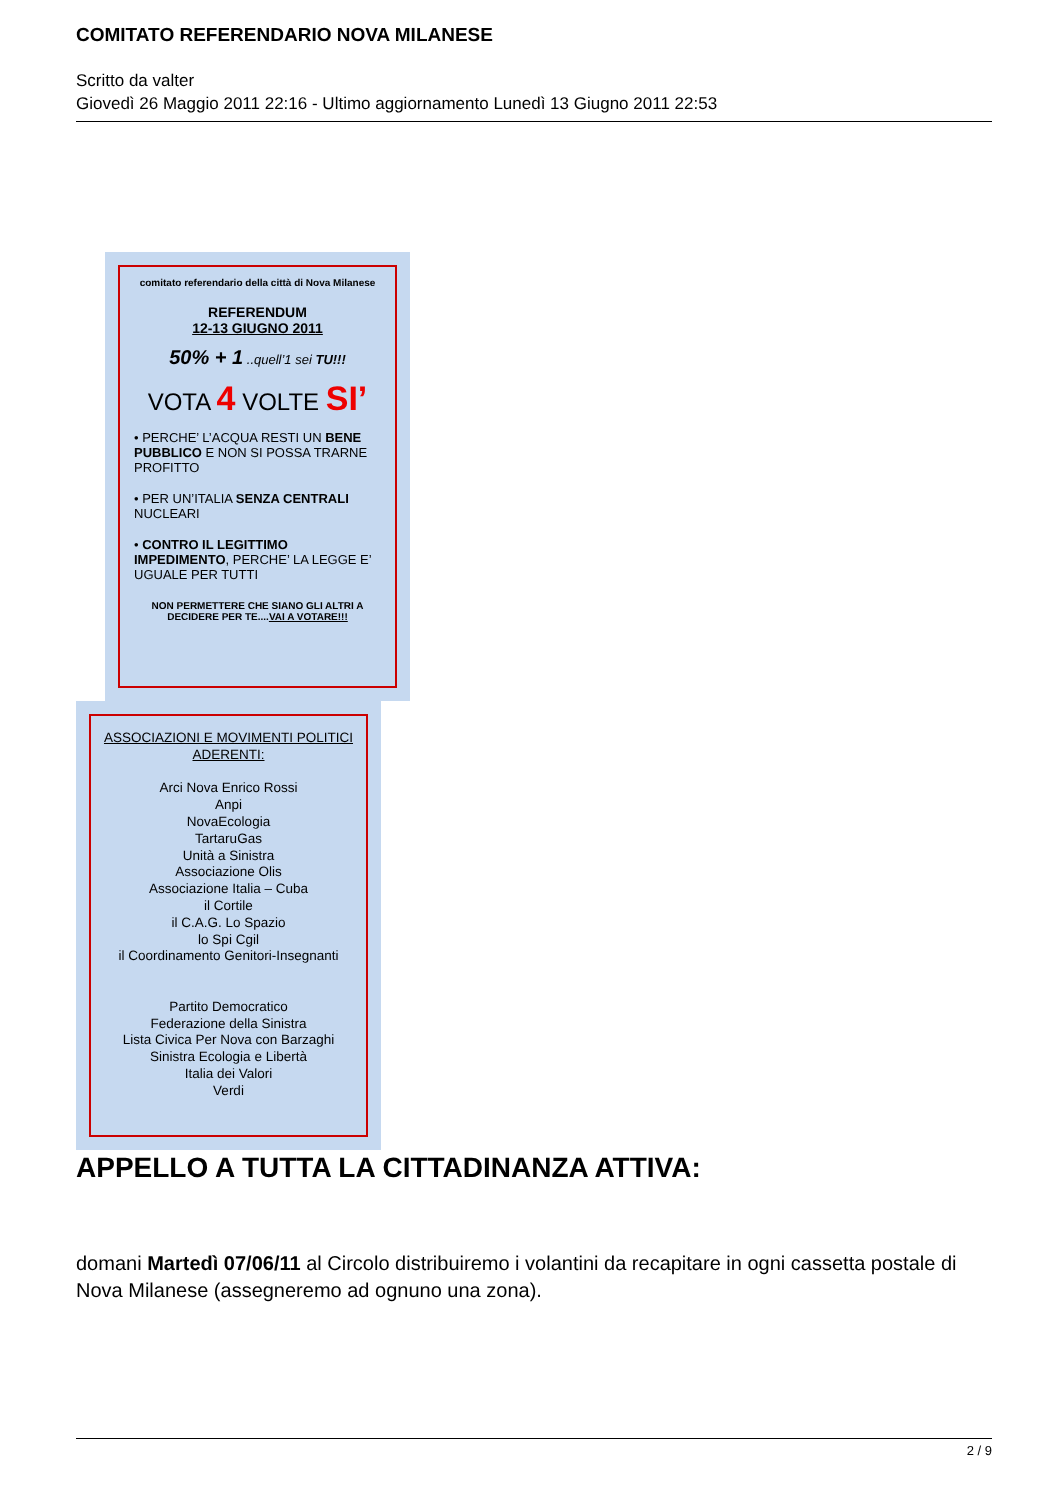COMITATO REFERENDARIO NOVA MILANESE
Scritto da valter
Giovedì 26 Maggio 2011 22:16 - Ultimo aggiornamento Lunedì 13 Giugno 2011 22:53
comitato referendario della città di Nova Milanese
REFERENDUM
12-13 GIUGNO 2011
50% + 1 ..quell’1 sei TU!!!
VOTA 4 VOLTE SI’
• PERCHE’ L’ACQUA RESTI UN BENE PUBBLICO E NON SI POSSA TRARNE PROFITTO
• PER UN’ITALIA SENZA CENTRALI NUCLEARI
• CONTRO IL LEGITTIMO IMPEDIMENTO, PERCHE’ LA LEGGE E’ UGUALE PER TUTTI
NON PERMETTERE CHE SIANO GLI ALTRI A DECIDERE PER TE....VAI A VOTARE!!!
ASSOCIAZIONI E MOVIMENTI POLITICI ADERENTI:
Arci Nova Enrico Rossi
Anpi
NovaEcologia
TartaruGas
Unità a Sinistra
Associazione Olis
Associazione Italia – Cuba
il Cortile
il C.A.G. Lo Spazio
lo Spi Cgil
il Coordinamento Genitori-Insegnanti
Partito Democratico
Federazione della Sinistra
Lista Civica Per Nova con Barzaghi
Sinistra Ecologia e Libertà
Italia dei Valori
Verdi
APPELLO A TUTTA LA CITTADINANZA ATTIVA:
domani Martedì 07/06/11 al Circolo distribuiremo i volantini da recapitare in ogni cassetta postale di Nova Milanese (assegneremo ad ognuno una zona).
2 / 9